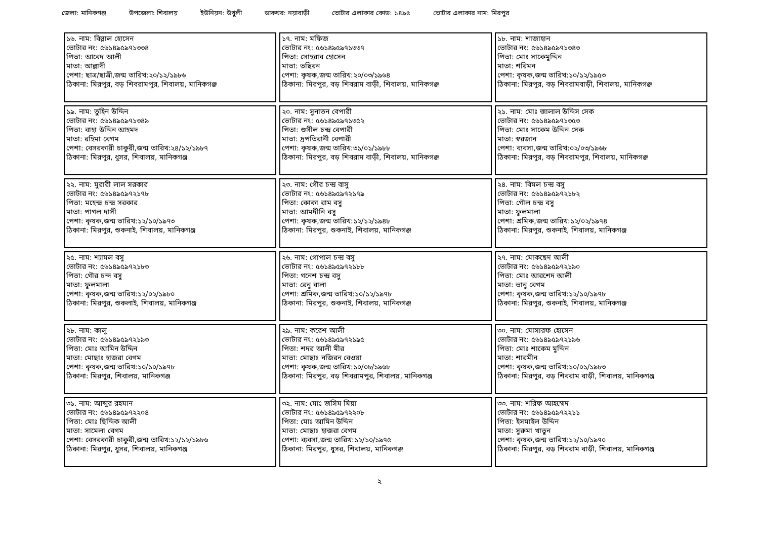জেলা: মানিকগঞ্জ উপজেলা: শিবালয় ইউনিয়ন: উথুলী ডাকঘর: নয়াবাড়ী ভোটার এলাকার কোড: ১৪৯৫ ভোটার এলাকার নাম: মিরপুর
| ১৬. নাম: বিল্লাল হোসেন ভোটার নং: ৫৬১৪৯৫৯৭১৩৩৪ পিতা: আবেদ আলী মাতা: আল্লাদী পেশা: ছাত্র/ছাত্রী,জন্ম তারিখ:২০/১২/১৯৮৬ ঠিকানা: মিরপুর, বড় শিবরামপুর, শিবালয়, মানিকগঞ্জ | ১৭. নাম: মফিজ ভোটার নং: ৫৬১৪৯৫৯৭১৩৩৭ পিতা: সোহরাব হোসেন মাতা: তছিরন পেশা: কৃষক,জন্ম তারিখ:২০/০৩/১৯৬৪ ঠিকানা: মিরপুর, বড় শিবরাম বাড়ী, শিবালয়, মানিকগঞ্জ | ১৮. নাম: শাজাহান ভোটার নং: ৫৬১৪৯৫৯৭১৩৪৩ পিতা: মোঃ সাকেমুদ্দিন মাতা: শরিমন পেশা: কৃষক,জন্ম তারিখ:১০/১২/১৯৫৩ ঠিকানা: মিরপুর, বড় শিবরামবাড়ী, শিবালয়, মানিকগঞ্জ |
| ১৯. নাম: তুহিন উদ্দিন ভোটার নং: ৫৬১৪৯৫৯৭১৩৪৯ পিতা: বাহা উদ্দিন আহমদ মাতা: রহিমা বেগম পেশা: বেসরকারী চাকুরী,জন্ম তারিখ:২৪/১২/১৯৮৭ ঠিকানা: মিরপুর, ধুসর, শিবালয়, মানিকগঞ্জ | ২০. নাম: সুনাতন বেপারী ভোটার নং: ৫৬১৪৯৫৯৭১৩৫২ পিতা: শুসীল চন্দ্র বেপারী মাতা: দ্রপতিরানী বেপারী পেশা: কৃষক,জন্ম তারিখ:৩১/০১/১৯৮৮ ঠিকানা: মিরপুর, বড় শিবরাম বাড়ী, শিবালয়, মানিকগঞ্জ | ২১. নাম: মোঃ জালাল উদ্দিস সেক ভোটার নং: ৫৬১৪৯৫৯৭১৩৫৩ পিতা: মোঃ সাকেম উদ্দিন সেক মাতা: স্বরজান পেশা: ব্যবসা,জন্ম তারিখ:০২/০৩/১৯৬৮ ঠিকানা: মিরপুর, বড় শিবরামপুর, শিবালয়, মানিকগঞ্জ |
| ২২. নাম: মুরারী লাল সরকার ভোটার নং: ৫৬১৪৯৫৯৭২১৭৮ পিতা: মহেন্দ্র চন্দ্র সরকার মাতা: পাগল দাসী পেশা: কৃষক,জন্ম তারিখ:১২/১০/১৯৭৩ ঠিকানা: মিরপুর, শুকনাই, শিবালয়, মানিকগঞ্জ | ২৩. নাম: গৌর চন্দ্র বাসু ভোটার নং: ৫৬১৪৯৫৯৭২১৭৯ পিতা: কোকা রাম বসু মাতা: আমদীনি বসু পেশা: কৃষক,জন্ম তারিখ:১২/১২/১৯৪৮ ঠিকানা: মিরপুর, শুকনাই, শিবালয়, মানিকগঞ্জ | ২৪. নাম: বিমল চন্দ্র বসু ভোটার নং: ৫৬১৪৯৫৯৭২১৮২ পিতা: গৌল চন্দ্র বসু মাতা: ফুলমালা পেশা: শ্রমিক,জন্ম তারিখ:১২/০২/১৯৭৪ ঠিকানা: মিরপুর, শুকনাই, শিবালয়, মানিকগঞ্জ |
| ২৫. নাম: শ্যামল বসু ভোটার নং: ৫৬১৪৯৫৯৭২১৮৩ পিতা: গৌর চন্দ বসু মাতা: ফুলমালা পেশা: কৃষক,জন্ম তারিখ:১২/০২/১৯৮০ ঠিকানা: মিরপুর, শুকলাই, শিবালয়, মানিকগঞ্জ | ২৬. নাম: গোপাল চন্দ্র বসু ভোটার নং: ৫৬১৪৯৫৯৭২১৮৮ পিতা: গনেশ চন্দ্র বসু মাতা: রেনু বালা পেশা: শ্রমিক,জন্ম তারিখ:১০/১২/১৯৭৮ ঠিকানা: মিরপুর, শুকনাই, শিবালয়, মানিকগঞ্জ | ২৭. নাম: মোকছেদ আলী ভোটার নং: ৫৬১৪৯৫৯৭২১৯০ পিতা: মোঃ আরশেদ আলী মাতা: ভানু বেগম পেশা: কৃষক,জন্ম তারিখ:১২/১০/১৯৭৮ ঠিকানা: মিরপুর, শুকনাই, শিবালয়, মানিকগঞ্জ |
| ২৮. নাম: কালু ভোটার নং: ৫৬১৪৯৫৯৭২১৯৩ পিতা: মোঃ আমিন উদ্দিন মাতা: মোছাঃ হাজরা বেগম পেশা: কৃষক,জন্ম তারিখ:১০/১০/১৯৭৮ ঠিকানা: মিরপুর, শিবালয়, মানিকগঞ্জ | ২৯. নাম: করেশ আলী ভোটার নং: ৫৬১৪৯৫৯৭২১৯৫ পিতা: শদর আলী মীর মাতা: মোছাঃ নজিরন বেওয়া পেশা: কৃষক,জন্ম তারিখ:১০/০৮/১৯৬৮ ঠিকানা: মিরপুর, বড় শিবরামপুর, শিবালয়, মানিকগঞ্জ | ৩০. নাম: মোসারফ হোসেন ভোটার নং: ৫৬১৪৯৫৯৭২১৯৬ পিতা: মোঃ শাকেম মুদ্দিন মাতা: শারমীন পেশা: কৃষক,জন্ম তারিখ:১০/০১/১৯৮৩ ঠিকানা: মিরপুর, বড় শিবরাম বাড়ী, শিবালয়, মানিকগঞ্জ |
| ৩১. নাম: আব্দুর রহমান ভোটার নং: ৫৬১৪৯৫৯৭২২০৪ পিতা: মোঃ ছিদ্দিক আলী মাতা: সামেলা বেগম পেশা: বেসরকারী চাকুরী,জন্ম তারিখ:১২/১২/১৯৮৬ ঠিকানা: মিরপুর, ধুসর, শিবালয়, মানিকগঞ্জ | ৩২. নাম: মোঃ জসিম মিয়া ভোটার নং: ৫৬১৪৯৫৯৭২২০৮ পিতা: মোঃ আমিন উদ্দিন মাতা: মোছাঃ হাজরা বেগম পেশা: ব্যবসা,জন্ম তারিখ:১২/১০/১৯৭৫ ঠিকানা: মিরপুর, ধুসর, শিবালয়, মানিকগঞ্জ | ৩৩. নাম: শরিফ আহম্মেদ ভোটার নং: ৫৬১৪৯৫৯৭২২১১ পিতা: ইসমাইল উদ্দিন মাতা: সুরুমা খাতুন পেশা: কৃষক,জন্ম তারিখ:১২/১০/১৯৭০ ঠিকানা: মিরপুর, বড় শিবরাম বাড়ী, শিবালয়, মানিকগঞ্জ |
২